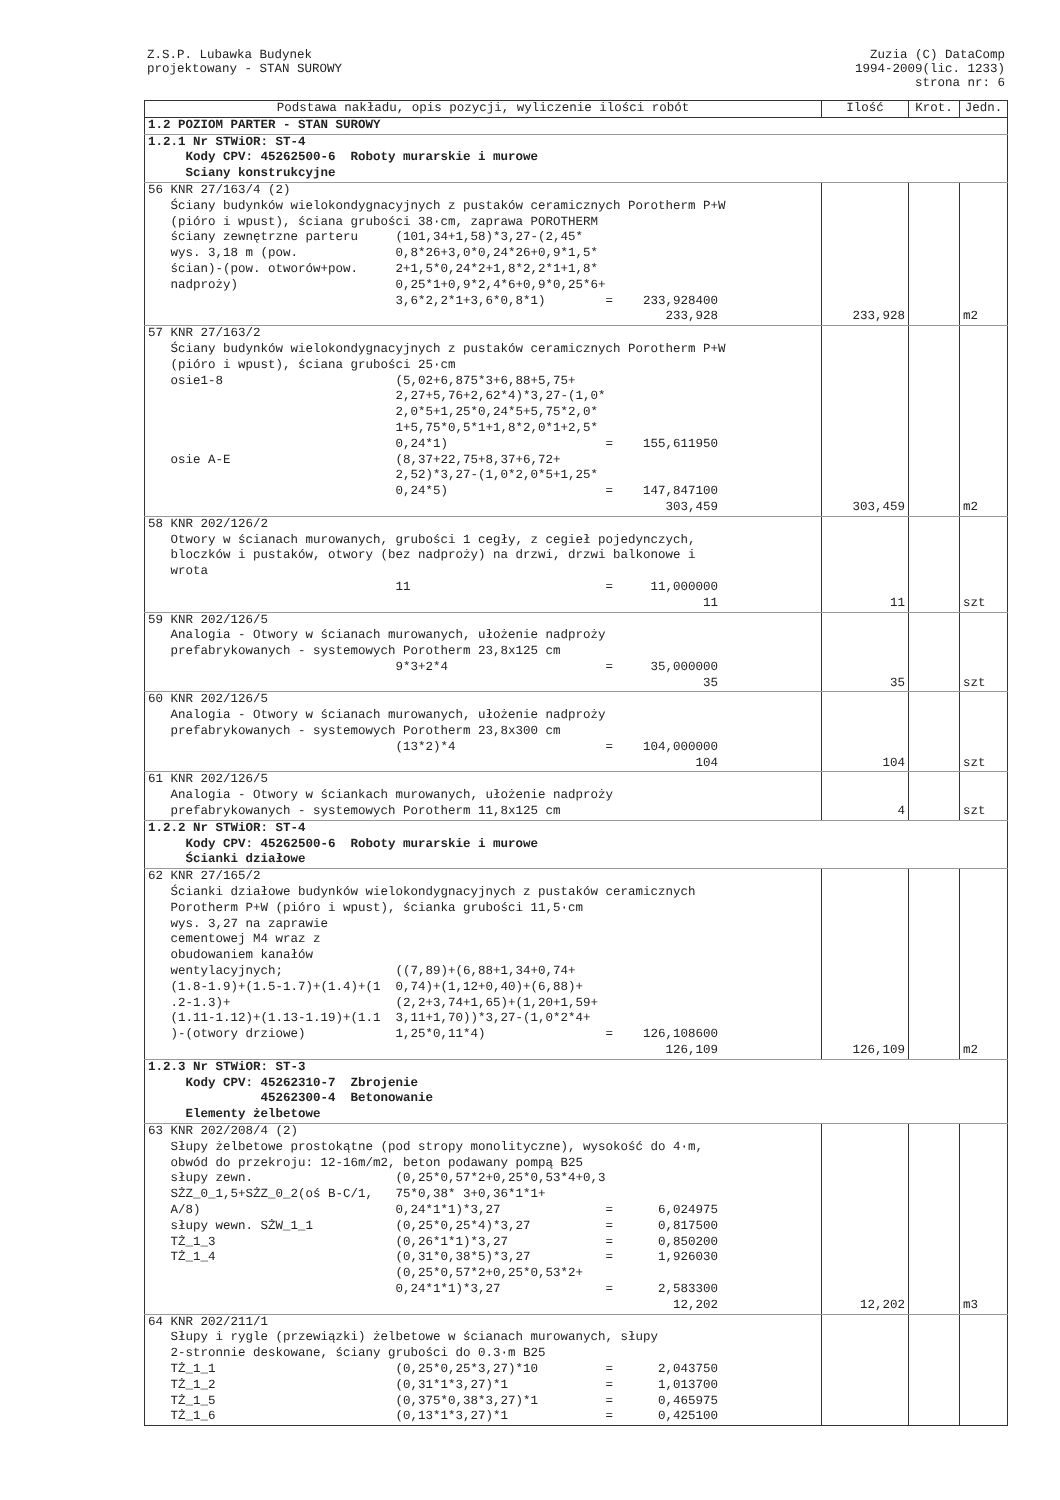Z.S.P. Lubawka Budynek
projektowany - STAN SUROWY
Zuzia (C) DataComp
1994-2009(lic. 1233)
strona nr: 6
| Podstawa nakładu, opis pozycji, wyliczenie ilości robót | Ilość | Krot. | Jedn. |
| --- | --- | --- | --- |
| 1.2 POZIOM PARTER - STAN SUROWY | | | |
| 1.2.1 Nr STWiOR: ST-4 Kody CPV: 45262500-6 Roboty murarskie i murowe Sciany konstrukcyjne | | | |
| 56 KNR 27/163/4 (2) Ściany budynków wielokondygnacyjnych z pustaków ceramicznych Porotherm P+W (pióro i wpust), ściana grubości 38·cm, zaprawa POROTHERM ściany zewnętrzne parteru (101,34+1,58)*3,27-(2,45* wys. 3,18 m (pow. 0,8*26+3,0*0,24*26+0,9*1,5* ścian)-(pow. otworów+pow. 2+1,5*0,24*2+1,8*2,2*1+1,8* nadproży) 0,25*1+0,9*2,4*6+0,9*0,25*6+ 3,6*2,2*1+3,6*0,8*1) = 233,928400 233,928 | 233,928 | | m2 |
| 57 KNR 27/163/2 Ściany budynków wielokondygnacyjnych z pustaków ceramicznych Porotherm P+W (pióro i wpust), ściana grubości 25·cm osie1-8 (5,02+6,875*3+6,88+5,75+ 2,27+5,76+2,62*4)*3,27-(1,0* 2,0*5+1,25*0,24*5+5,75*2,0* 1+5,75*0,5*1+1,8*2,0*1+2,5* 0,24*1) = 155,611950 osie A-E (8,37+22,75+8,37+6,72+ 2,52)*3,27-(1,0*2,0*5+1,25* 0,24*5) = 147,847100 303,459 | 303,459 | | m2 |
| 58 KNR 202/126/2 Otwory w ścianach murowanych, grubości 1 cegły, z cegieł pojedynczych, bloczków i pustaków, otwory (bez nadproży) na drzwi, drzwi balkonowe i wrota 11 = 11,000000 11 | 11 | | szt |
| 59 KNR 202/126/5 Analogia - Otwory w ścianach murowanych, ułożenie nadproży prefabrykowanych - systemowych Porotherm 23,8x125 cm 9*3+2*4 = 35,000000 35 | 35 | | szt |
| 60 KNR 202/126/5 Analogia - Otwory w ścianach murowanych, ułożenie nadproży prefabrykowanych - systemowych Porotherm 23,8x300 cm (13*2)*4 = 104,000000 104 | 104 | | szt |
| 61 KNR 202/126/5 Analogia - Otwory w ściankach murowanych, ułożenie nadproży prefabrykowanych - systemowych Porotherm 11,8x125 cm | 4 | | szt |
| 1.2.2 Nr STWiOR: ST-4 Kody CPV: 45262500-6 Roboty murarskie i murowe Ścianki działowe | | | |
| 62 KNR 27/165/2 Ścianki działowe budynków wielokondygnacyjnych z pustaków ceramicznych Porotherm P+W (pióro i wpust), ścianka grubości 11,5·cm wys. 3,27 na zaprawie cementowej M4 wraz z obudowaniem kanałów wentylacyjnych; ((7,89)+(6,88+1,34+0,74+ (1.8-1.9)+(1.5-1.7)+(1.4)+(1 0,74)+(1,12+0,40)+(6,88)+ .2-1.3)+ (2,2+3,74+1,65)+(1,20+1,59+ (1.11-1.12)+(1.13-1.19)+(1.1 3,11+1,70))*3,27-(1,0*2*4+ )-(otwory drziowe) 1,25*0,11*4) = 126,108600 126,109 | 126,109 | | m2 |
| 1.2.3 Nr STWiOR: ST-3 Kody CPV: 45262310-7 Zbrojenie 45262300-4 Betonowanie Elementy żelbetowe | | | |
| 63 KNR 202/208/4 (2) Słupy żelbetowe prostokątne (pod stropy monolityczne), wysokość do 4·m, obwód do przekroju: 12-16m/m2, beton podawany pompą B25 słupy zewn. (0,25*0,57*2+0,25*0,53*4+0,3 SŻZ_0_1,5+SŻZ_0_2(oś B-C/1, 75*0,38* 3+0,36*1*1+ A/8) 0,24*1*1)*3,27 = 6,024975 słupy wewn. SŻW_1_1 (0,25*0,25*4)*3,27 = 0,817500 TŻ_1_3 (0,26*1*1)*3,27 = 0,850200 TŻ_1_4 (0,31*0,38*5)*3,27 = 1,926030 (0,25*0,57*2+0,25*0,53*2+ 0,24*1*1)*3,27 = 2,583300 12,202 | 12,202 | | m3 |
| 64 KNR 202/211/1 Słupy i rygle (przewiązki) żelbetowe w ścianach murowanych, słupy 2-stronnie deskowane, ściany grubości do 0.3·m B25 TŻ_1_1 (0,25*0,25*3,27)*10 = 2,043750 TŻ_1_2 (0,31*1*3,27)*1 = 1,013700 TŻ_1_5 (0,375*0,38*3,27)*1 = 0,465975 TŻ_1_6 (0,13*1*3,27)*1 = 0,425100 | | | |